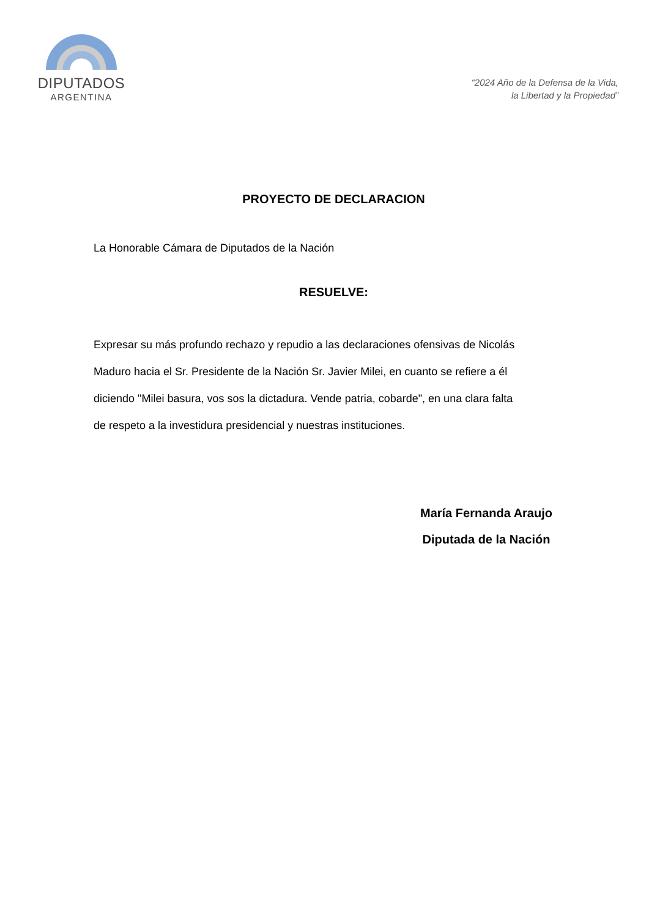DIPUTADOS
ARGENTINA
“2024 Año de la Defensa de la Vida,
la Libertad y la Propiedad”
PROYECTO DE DECLARACION
La Honorable Cámara de Diputados de la Nación
RESUELVE:
Expresar su más profundo rechazo y repudio a las declaraciones ofensivas de Nicolás Maduro hacia el Sr. Presidente de la Nación Sr. Javier Milei, en cuanto se refiere a él diciendo "Milei basura, vos sos la dictadura. Vende patria, cobarde", en una clara falta de respeto a la investidura presidencial y nuestras instituciones.
María Fernanda Araujo
Diputada de la Nación